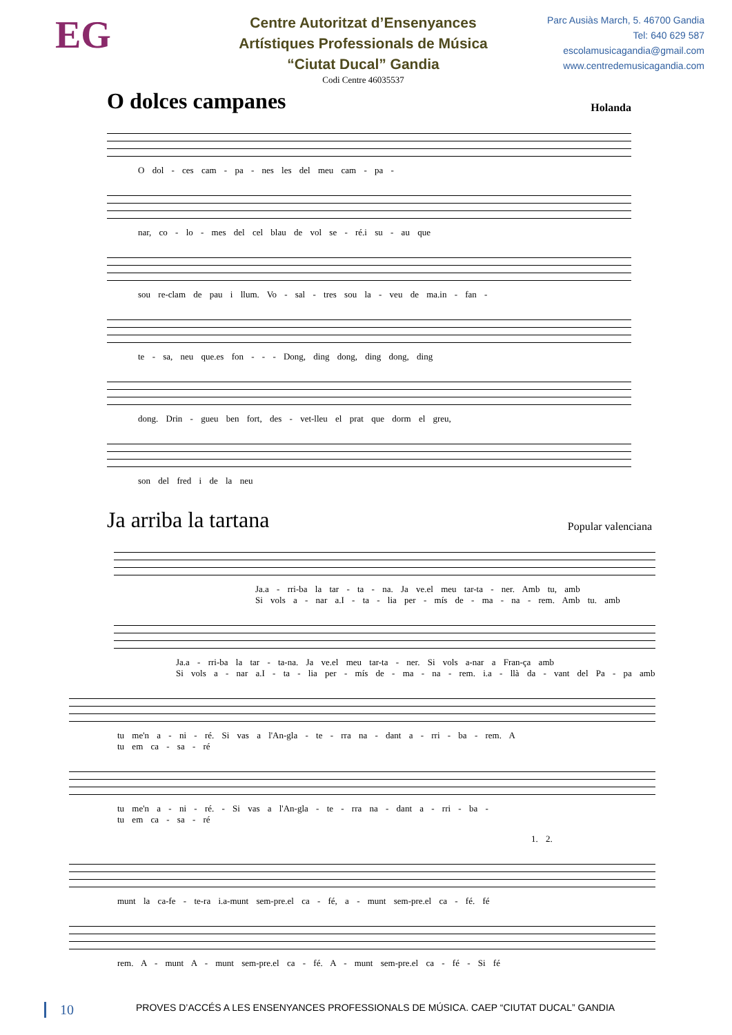EG
Centre Autoritzat d’Ensenyances
Artístiques Professionals de Música
“Ciutat Ducal” Gandia
Codi Centre 46035537
Parc Ausiàs March, 5. 46700 Gandia
Tel: 640 629 587
escolamusicagandia@gmail.com
www.centredemusicagandia.com
O dolces campanes Holanda
O dol - ces cam - pa - nes les del meu cam - pa -
nar, co - lo - mes del cel blau de vol se - ré.i su - au que
sou re-clam de pau i llum. Vo - sal - tres sou la - veu de ma.in - fan -
te - sa, neu que.es fon - - - Dong, ding dong, ding dong, ding
dong. Drin - gueu ben fort, des - vet-lleu el prat que dorm el greu,
son del fred i de la neu
Ja arriba la tartana Popular valenciana
Ja.a - rri-ba la tar - ta - na. Ja ve.el meu tar-ta - ner. Amb tu, amb
Si vols a - nar a.I - ta - lia per - mís de - ma - na - rem. Amb tu. amb
Ja.a - rri-ba la tar - ta-na. Ja ve.el meu tar-ta - ner. Si vols a-nar a Fran-ça amb
Si vols a - nar a.I - ta - lia per - mís de - ma - na - rem. i.a - llà da - vant del Pa - pa amb
tu me'n a - ni - ré. Si vas a l'An-gla - te - rra na - dant a - rri - ba - rem. A
tu em ca - sa - ré
tu me'n a - ni - ré. - Si vas a l'An-gla - te - rra na - dant a - rri - ba -
tu em ca - sa - ré
1. 2.
munt la ca-fe - te-ra i.a-munt sem-pre.el ca - fé, a - munt sem-pre.el ca - fé. fé
rem. A - munt A - munt sem-pre.el ca - fé. A - munt sem-pre.el ca - fé - Si fé
10 PROVES D’ACCÉS A LES ENSENYANCES PROFESSIONALS DE MÚSICA. CAEP “CIUTAT DUCAL” GANDIA